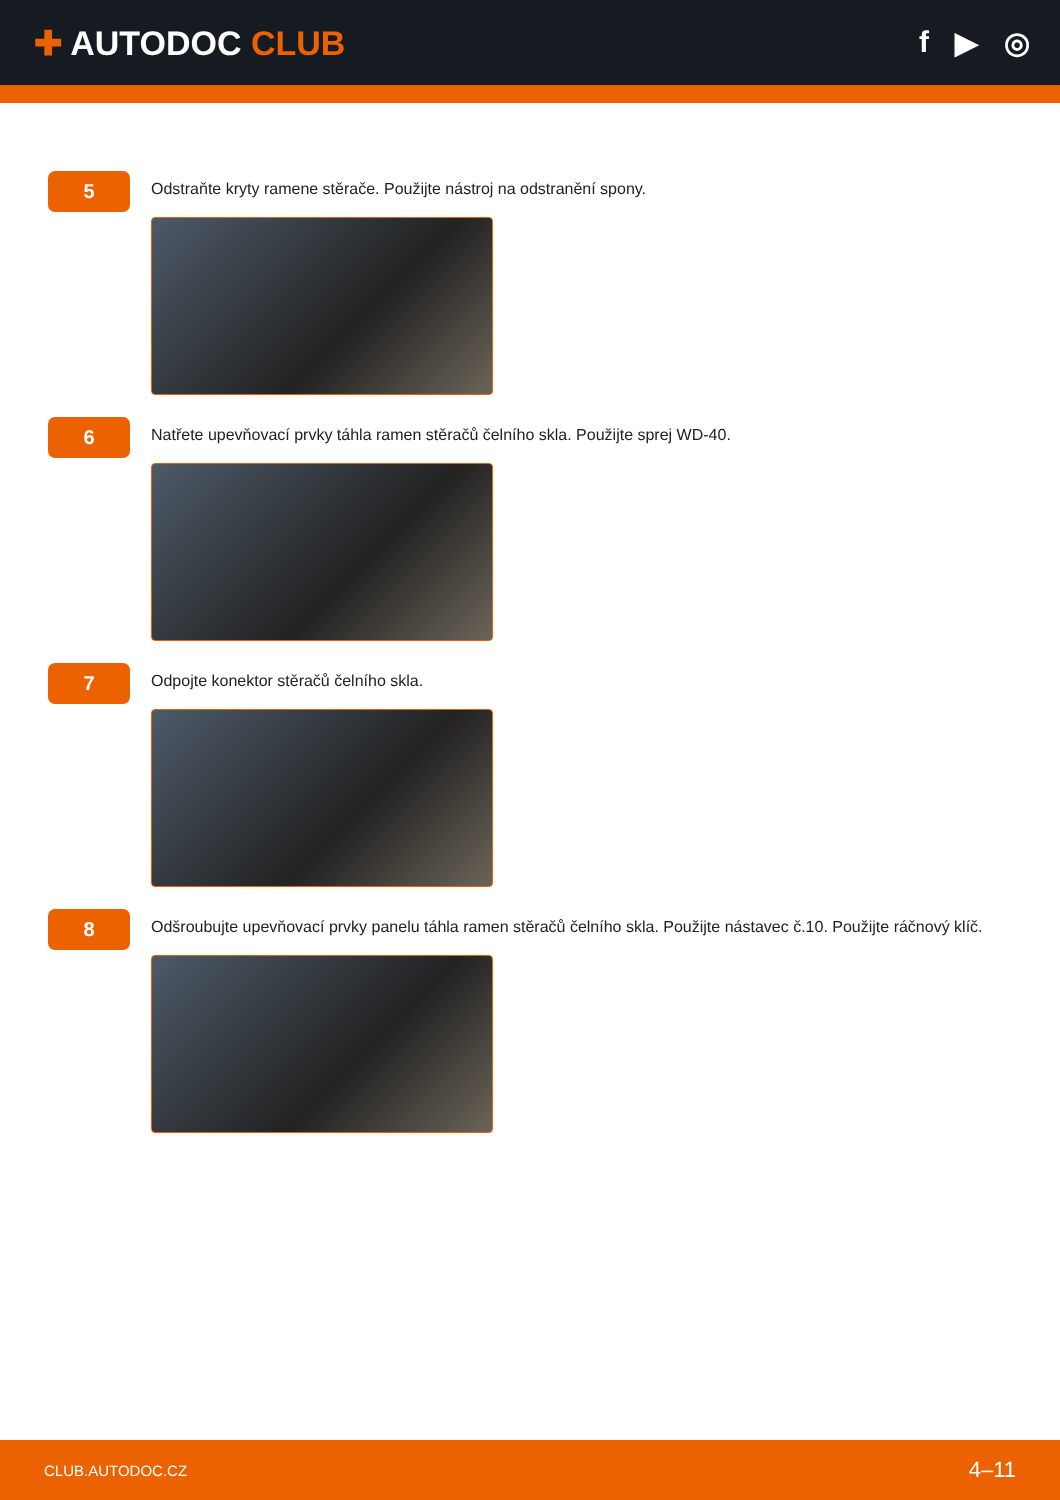✚ AUTODOC CLUB f ▶ ◎
5
Odstraňte kryty ramene stěrače. Použijte nástroj na odstranění spony.
6
Natřete upevňovací prvky táhla ramen stěračů čelního skla. Použijte sprej WD-40.
7
Odpojte konektor stěračů čelního skla.
8
Odšroubujte upevňovací prvky panelu táhla ramen stěračů čelního skla. Použijte nástavec č.10. Použijte ráčnový klíč.
CLUB.AUTODOC.CZ 4–11